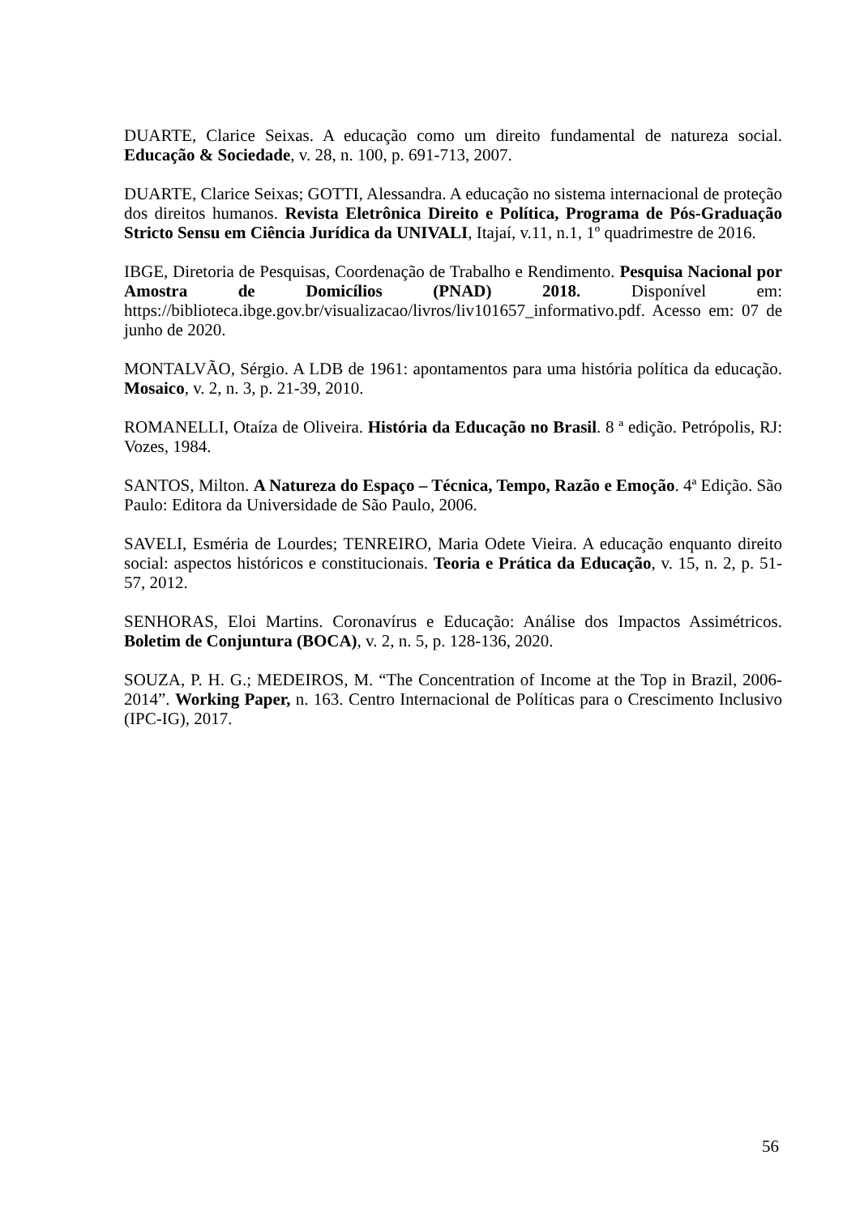DUARTE, Clarice Seixas. A educação como um direito fundamental de natureza social. Educação & Sociedade, v. 28, n. 100, p. 691-713, 2007.
DUARTE, Clarice Seixas; GOTTI, Alessandra. A educação no sistema internacional de proteção dos direitos humanos. Revista Eletrônica Direito e Política, Programa de Pós-Graduação Stricto Sensu em Ciência Jurídica da UNIVALI, Itajaí, v.11, n.1, 1º quadrimestre de 2016.
IBGE, Diretoria de Pesquisas, Coordenação de Trabalho e Rendimento. Pesquisa Nacional por Amostra de Domicílios (PNAD) 2018. Disponível em: https://biblioteca.ibge.gov.br/visualizacao/livros/liv101657_informativo.pdf. Acesso em: 07 de junho de 2020.
MONTALVÃO, Sérgio. A LDB de 1961: apontamentos para uma história política da educação. Mosaico, v. 2, n. 3, p. 21-39, 2010.
ROMANELLI, Otaíza de Oliveira. História da Educação no Brasil. 8 ª edição. Petrópolis, RJ: Vozes, 1984.
SANTOS, Milton. A Natureza do Espaço – Técnica, Tempo, Razão e Emoção. 4ª Edição. São Paulo: Editora da Universidade de São Paulo, 2006.
SAVELI, Esméria de Lourdes; TENREIRO, Maria Odete Vieira. A educação enquanto direito social: aspectos históricos e constitucionais. Teoria e Prática da Educação, v. 15, n. 2, p. 51-57, 2012.
SENHORAS, Eloi Martins. Coronavírus e Educação: Análise dos Impactos Assimétricos. Boletim de Conjuntura (BOCA), v. 2, n. 5, p. 128-136, 2020.
SOUZA, P. H. G.; MEDEIROS, M. “The Concentration of Income at the Top in Brazil, 2006-2014”. Working Paper, n. 163. Centro Internacional de Políticas para o Crescimento Inclusivo (IPC-IG), 2017.
56